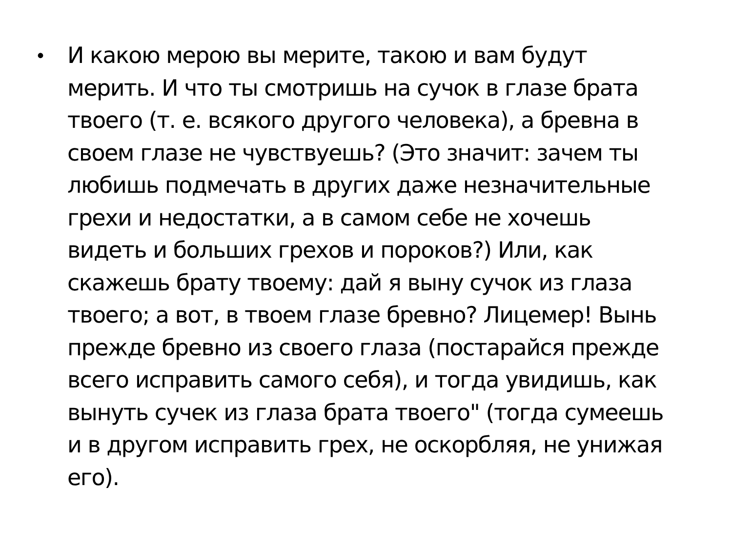•
И какою мерою вы мерите, такою и вам будут
мерить. И что ты смотришь на сучок в глазе брата
твоего (т. е. всякого другого человека), а бревна в
своем глазе не чувствуешь? (Это значит: зачем ты
любишь подмечать в других даже незначительные
грехи и недостатки, а в самом себе не хочешь
видеть и больших грехов и пороков?) Или, как
скажешь брату твоему: дай я выну сучок из глаза
твоего; а вот, в твоем глазе бревно? Лицемер! Вынь
прежде бревно из своего глаза (постарайся прежде
всего исправить самого себя), и тогда увидишь, как
вынуть сучек из глаза брата твоего" (тогда сумеешь
и в другом исправить грех, не оскорбляя, не унижая
его).